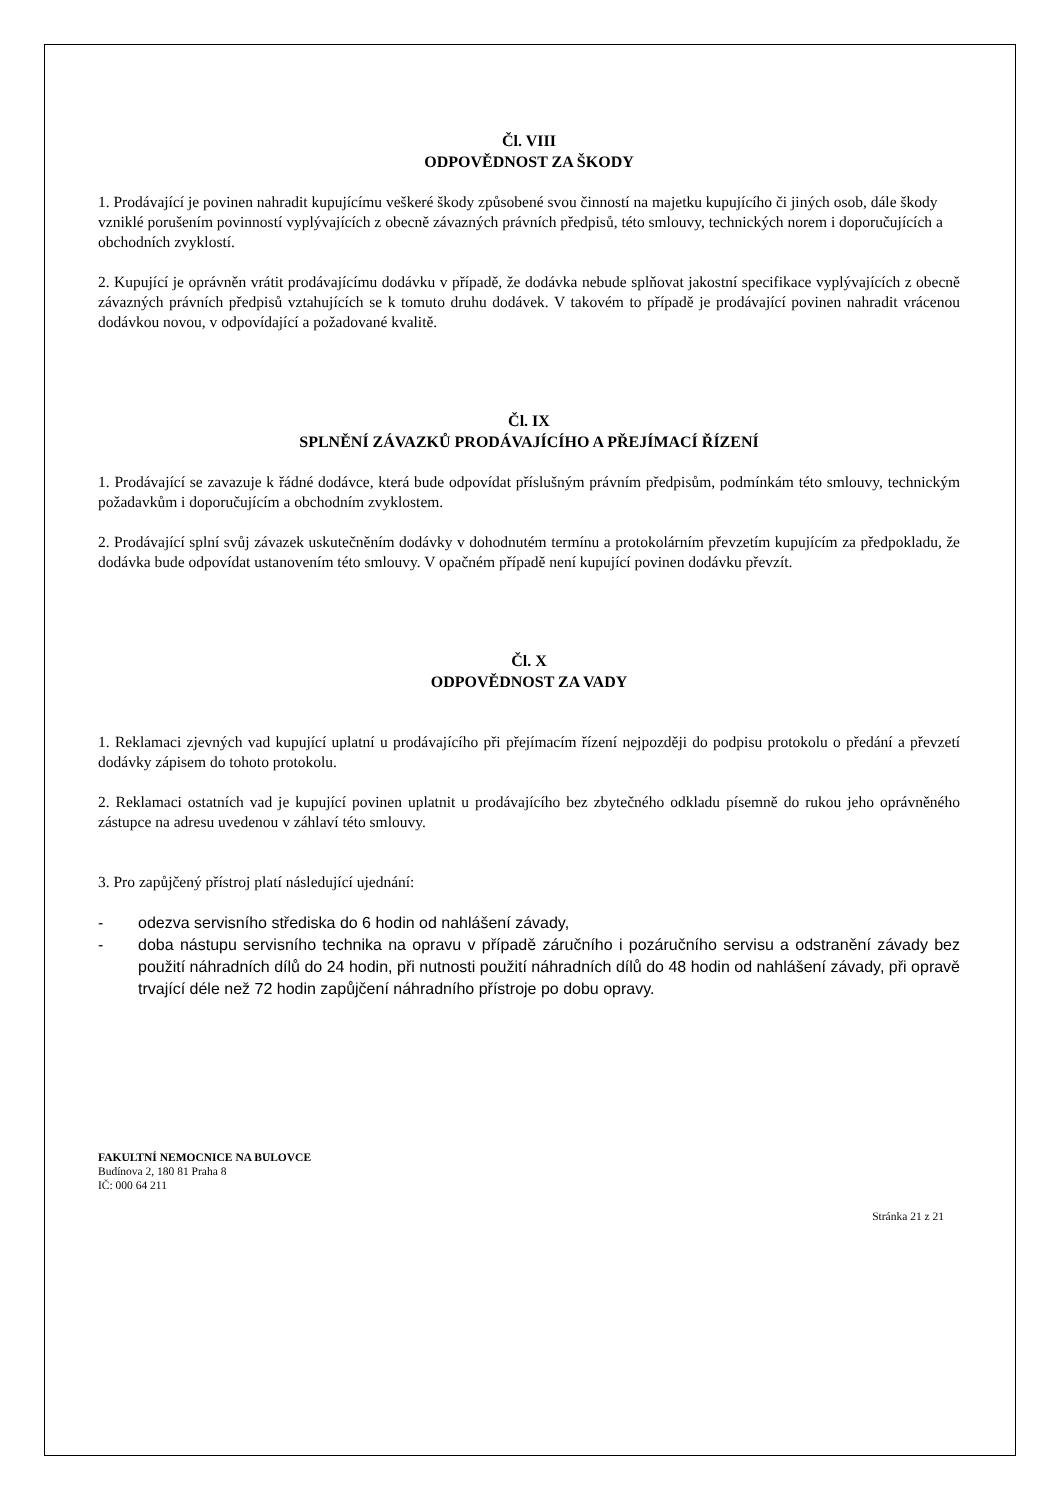Čl. VIII
ODPOVĚDNOST ZA ŠKODY
1. Prodávající je povinen nahradit kupujícímu veškeré škody způsobené svou činností na majetku kupujícího či jiných osob, dále škody vzniklé porušením povinností vyplývajících z obecně závazných právních předpisů, této smlouvy, technických norem i doporučujících a obchodních zvyklostí.
2. Kupující je oprávněn vrátit prodávajícímu dodávku v případě, že dodávka nebude splňovat jakostní specifikace vyplývajících z obecně závazných právních předpisů vztahujících se k tomuto druhu dodávek. V takovém to případě je prodávající povinen nahradit vrácenou dodávkou novou, v odpovídající a požadované kvalitě.
Čl. IX
SPLNĚNÍ ZÁVAZKŮ PRODÁVAJÍCÍHO A PŘEJÍMACÍ ŘÍZENÍ
1. Prodávající se zavazuje k řádné dodávce, která bude odpovídat příslušným právním předpisům, podmínkám této smlouvy, technickým požadavkům i doporučujícím a obchodním zvyklostem.
2. Prodávající splní svůj závazek uskutečněním dodávky v dohodnutém termínu a protokolárním převzetím kupujícím za předpokladu, že dodávka bude odpovídat ustanovením této smlouvy. V opačném případě není kupující povinen dodávku převzít.
Čl. X
ODPOVĚDNOST ZA VADY
1. Reklamaci zjevných vad kupující uplatní u prodávajícího při přejímacím řízení nejpozději do podpisu protokolu o předání a převzetí dodávky zápisem do tohoto protokolu.
2. Reklamaci ostatních vad je kupující povinen uplatnit u prodávajícího bez zbytečného odkladu písemně do rukou jeho oprávněného zástupce na adresu uvedenou v záhlaví této smlouvy.
3. Pro zapůjčený přístroj platí následující ujednání:
- odezva servisního střediska do 6 hodin od nahlášení závady,
- doba nástupu servisního technika na opravu v případě záručního i pozáručního servisu a odstranění závady bez použití náhradních dílů do 24 hodin, při nutnosti použití náhradních dílů do 48 hodin od nahlášení závady, při opravě trvající déle než 72 hodin zapůjčení náhradního přístroje po dobu opravy.
FAKULTNÍ NEMOCNICE NA BULOVCE
Budínova 2, 180 81 Praha 8
IČ: 000 64 211
Stránka 21 z 21